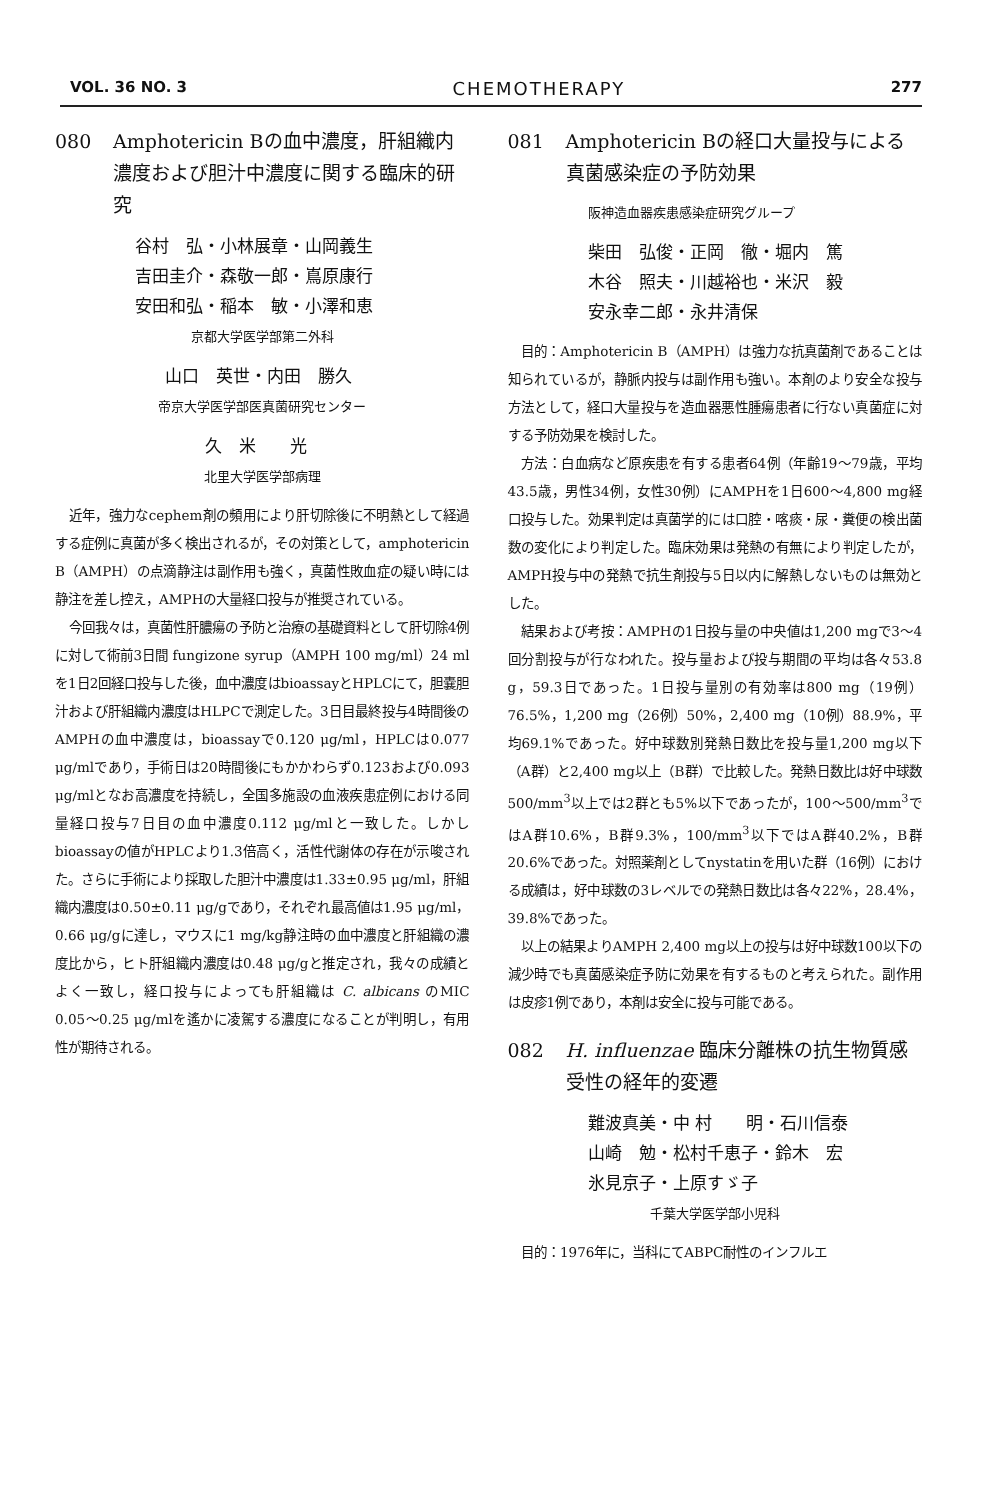VOL. 36 NO. 3 CHEMOTHERAPY 277
080 Amphotericin Bの血中濃度，肝組織内濃度および胆汁中濃度に関する臨床的研究
谷村　弘・小林展章・山岡義生
吉田圭介・森敬一郎・嶌原康行
安田和弘・稲本　敏・小澤和恵
京都大学医学部第二外科
山口　英世・内田　勝久
帝京大学医学部医真菌研究センター
久　米　　光
北里大学医学部病理
近年，強力なcephem剤の頻用により肝切除後に不明熱として経過する症例に真菌が多く検出されるが，その対策として，amphotericin B（AMPH）の点滴静注は副作用も強く，真菌性敗血症の疑い時には静注を差し控え，AMPHの大量経口投与が推奨されている。
今回我々は，真菌性肝膿瘍の予防と治療の基礎資料として肝切除4例に対して術前3日間 fungizone syrup（AMPH 100 mg/ml）24 mlを1日2回経口投与した後，血中濃度はbioassayとHPLCにて，胆嚢胆汁および肝組織内濃度はHLPCで測定した。3日目最終投与4時間後のAMPHの血中濃度は，bioassayで0.120 μg/ml，HPLCは0.077 μg/mlであり，手術日は20時間後にもかかわらず0.123および0.093 μg/mlとなお高濃度を持続し，全国多施設の血液疾患症例における同量経口投与7日目の血中濃度0.112 μg/mlと一致した。しかしbioassayの値がHPLCより1.3倍高く，活性代謝体の存在が示唆された。さらに手術により採取した胆汁中濃度は1.33±0.95 μg/ml，肝組織内濃度は0.50±0.11 μg/gであり，それぞれ最高値は1.95 μg/ml，0.66 μg/gに達し，マウスに1 mg/kg静注時の血中濃度と肝組織の濃度比から，ヒト肝組織内濃度は0.48 μg/gと推定され，我々の成績とよく一致し，経口投与によっても肝組織は C. albicans のMIC 0.05〜0.25 μg/mlを遙かに凌駕する濃度になることが判明し，有用性が期待される。
081 Amphotericin Bの経口大量投与による真菌感染症の予防効果
阪神造血器疾患感染症研究グループ
柴田　弘俊・正岡　徹・堀内　篤
木谷　照夫・川越裕也・米沢　毅
安永幸二郎・永井清保
目的：Amphotericin B（AMPH）は強力な抗真菌剤であることは知られているが，静脈内投与は副作用も強い。本剤のより安全な投与方法として，経口大量投与を造血器悪性腫瘍患者に行ない真菌症に対する予防効果を検討した。
方法：白血病など原疾患を有する患者64例（年齢19〜79歳，平均43.5歳，男性34例，女性30例）にAMPHを1日600〜4,800 mg経口投与した。効果判定は真菌学的には口腔・喀痰・尿・糞便の検出菌数の変化により判定した。臨床効果は発熱の有無により判定したが，AMPH投与中の発熱で抗生剤投与5日以内に解熱しないものは無効とした。
結果および考按：AMPHの1日投与量の中央値は1,200 mgで3〜4回分割投与が行なわれた。投与量および投与期間の平均は各々53.8 g，59.3日であった。1日投与量別の有効率は800 mg（19例）76.5%，1,200 mg（26例）50%，2,400 mg（10例）88.9%，平均69.1%であった。好中球数別発熱日数比を投与量1,200 mg以下（A群）と2,400 mg以上（B群）で比較した。発熱日数比は好中球数500/mm<sup>3</sup>以上では2群とも5%以下であったが，100〜500/mm<sup>3</sup>ではA群10.6%，B群9.3%，100/mm<sup>3</sup>以下ではA群40.2%，B群20.6%であった。対照薬剤としてnystatinを用いた群（16例）における成績は，好中球数の3レベルでの発熱日数比は各々22%，28.4%，39.8%であった。
以上の結果よりAMPH 2,400 mg以上の投与は好中球数100以下の減少時でも真菌感染症予防に効果を有するものと考えられた。副作用は皮疹1例であり，本剤は安全に投与可能である。
082 H. influenzae 臨床分離株の抗生物質感受性の経年的変遷
難波真美・中 村　　明・石川信泰
山崎　勉・松村千恵子・鈴木　宏
氷見京子・上原すゞ子
千葉大学医学部小児科
目的：1976年に，当科にてABPC耐性のインフルエ